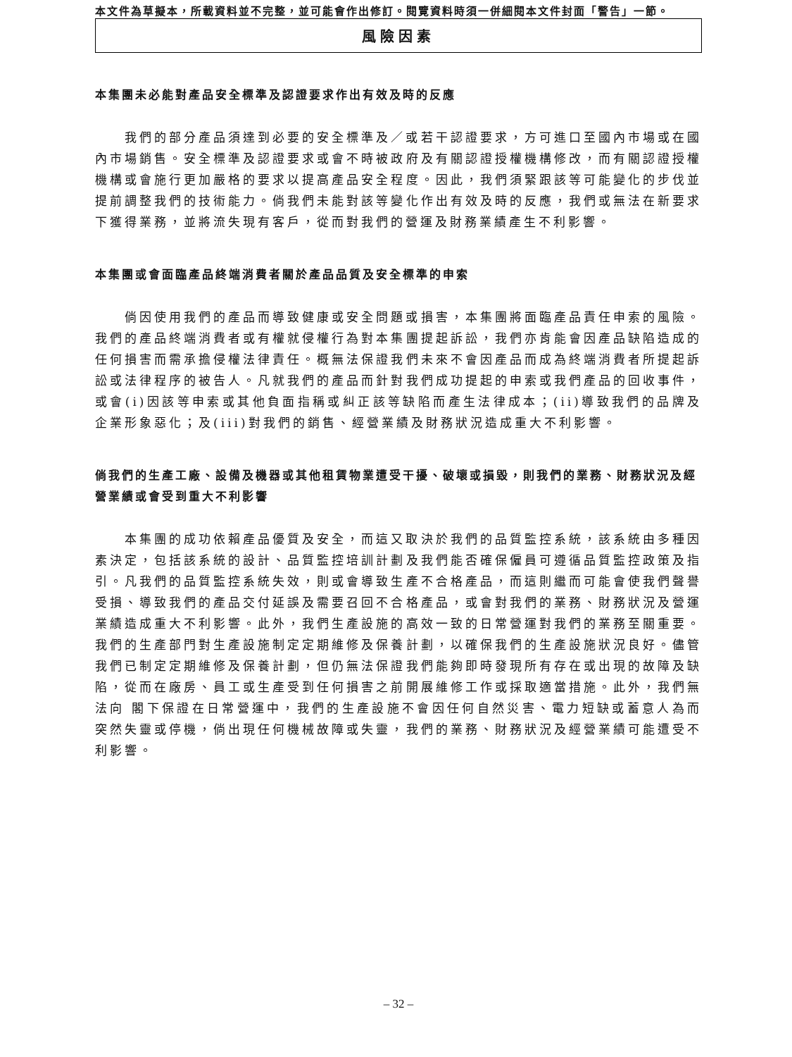本文件為草擬本，所載資料並不完整，並可能會作出修訂。閱覽資料時須一併細閱本文件封面「警告」一節。
風險因素
本集團未必能對產品安全標準及認證要求作出有效及時的反應
我們的部分產品須達到必要的安全標準及／或若干認證要求，方可進口至國內市場或在國內市場銷售。安全標準及認證要求或會不時被政府及有關認證授權機構修改，而有關認證授權機構或會施行更加嚴格的要求以提高產品安全程度。因此，我們須緊跟該等可能變化的步伐並提前調整我們的技術能力。倘我們未能對該等變化作出有效及時的反應，我們或無法在新要求下獲得業務，並將流失現有客戶，從而對我們的營運及財務業績產生不利影響。
本集團或會面臨產品終端消費者關於產品品質及安全標準的申索
倘因使用我們的產品而導致健康或安全問題或損害，本集團將面臨產品責任申索的風險。我們的產品終端消費者或有權就侵權行為對本集團提起訴訟，我們亦肯能會因產品缺陷造成的任何損害而需承擔侵權法律責任。概無法保證我們未來不會因產品而成為終端消費者所提起訴訟或法律程序的被告人。凡就我們的產品而針對我們成功提起的申索或我們產品的回收事件，或會(i)因該等申索或其他負面指稱或糾正該等缺陷而產生法律成本；(ii)導致我們的品牌及企業形象惡化；及(iii)對我們的銷售、經營業績及財務狀況造成重大不利影響。
倘我們的生產工廠、設備及機器或其他租賃物業遭受干擾、破壞或損毀，則我們的業務、財務狀況及經營業績或會受到重大不利影響
本集團的成功依賴產品優質及安全，而這又取決於我們的品質監控系統，該系統由多種因素決定，包括該系統的設計、品質監控培訓計劃及我們能否確保僱員可遵循品質監控政策及指引。凡我們的品質監控系統失效，則或會導致生產不合格產品，而這則繼而可能會使我們聲譽受損、導致我們的產品交付延誤及需要召回不合格產品，或會對我們的業務、財務狀況及營運業績造成重大不利影響。此外，我們生產設施的高效一致的日常營運對我們的業務至關重要。我們的生產部門對生產設施制定定期維修及保養計劃，以確保我們的生產設施狀況良好。儘管我們已制定定期維修及保養計劃，但仍無法保證我們能夠即時發現所有存在或出現的故障及缺陷，從而在廠房、員工或生產受到任何損害之前開展維修工作或採取適當措施。此外，我們無法向 閣下保證在日常營運中，我們的生產設施不會因任何自然災害、電力短缺或蓄意人為而突然失靈或停機，倘出現任何機械故障或失靈，我們的業務、財務狀況及經營業績可能遭受不利影響。
– 32 –